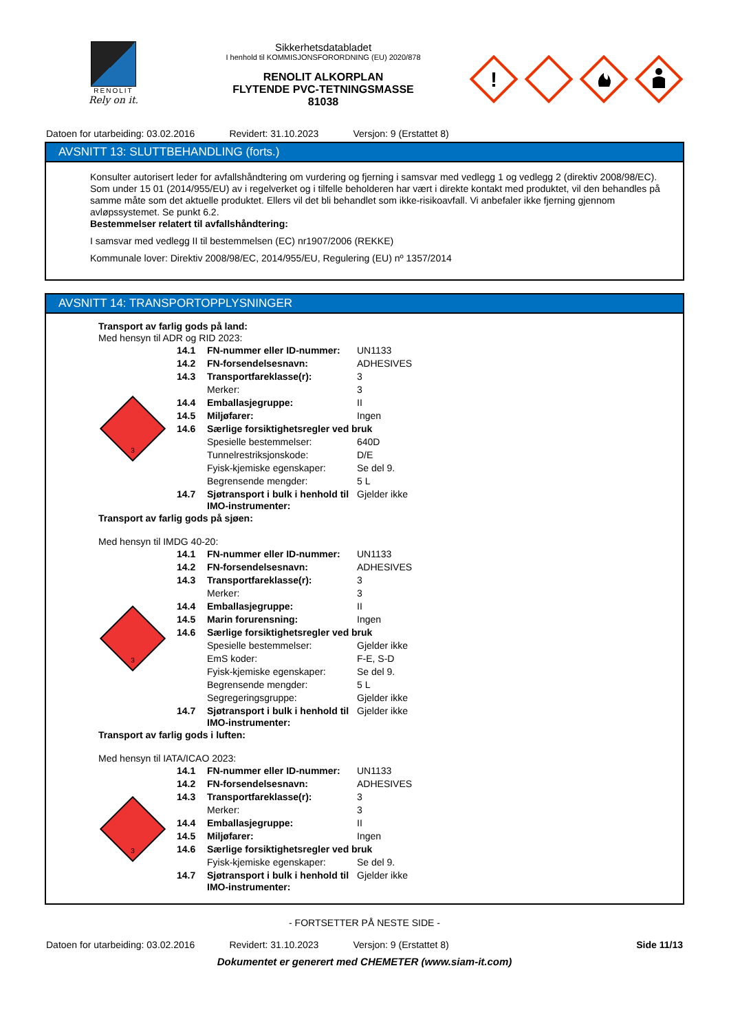RENOLIT
Rely on it.
Sikkerhetsdatabladet
I henhold til KOMMISJONSFORORDNING (EU) 2020/878
RENOLIT ALKORPLAN
FLYTENDE PVC-TETNINGSMASSE
81038
!
Datoen for utarbeiding: 03.02.2016 Revidert: 31.10.2023 Versjon: 9 (Erstattet 8)
AVSNITT 13: SLUTTBEHANDLING (forts.)
Konsulter autorisert leder for avfallshåndtering om vurdering og fjerning i samsvar med vedlegg 1 og vedlegg 2 (direktiv 2008/98/EC). Som under 15 01 (2014/955/EU) av i regelverket og i tilfelle beholderen har vært i direkte kontakt med produktet, vil den behandles på samme måte som det aktuelle produktet. Ellers vil det bli behandlet som ikke-risikoavfall. Vi anbefaler ikke fjerning gjennom avløpssystemet. Se punkt 6.2.
Bestemmelser relatert til avfallshåndtering:
I samsvar med vedlegg II til bestemmelsen (EC) nr1907/2006 (REKKE)
Kommunale lover: Direktiv 2008/98/EC, 2014/955/EU, Regulering (EU) nº 1357/2014
AVSNITT 14: TRANSPORTOPPLYSNINGER
Transport av farlig gods på land:
Med hensyn til ADR og RID 2023:
3
| 14.1 | FN-nummer eller ID-nummer: | UN1133 |
| 14.2 | FN-forsendelsesnavn: | ADHESIVES |
| 14.3 | Transportfareklasse(r): | 3 |
| | Merker: | 3 |
| 14.4 | Emballasjegruppe: | II |
| 14.5 | Miljøfarer: | Ingen |
| 14.6 | Særlige forsiktighetsregler ved bruk | |
| | Spesielle bestemmelser: | 640D |
| | Tunnelrestriksjonskode: | D/E |
| | Fyisk-kjemiske egenskaper: | Se del 9. |
| | Begrensende mengder: | 5 L |
| 14.7 | Sjøtransport i bulk i henhold til IMO-instrumenter: | Gjelder ikke |
Transport av farlig gods på sjøen:
Med hensyn til IMDG 40-20:
3
| 14.1 | FN-nummer eller ID-nummer: | UN1133 |
| 14.2 | FN-forsendelsesnavn: | ADHESIVES |
| 14.3 | Transportfareklasse(r): | 3 |
| | Merker: | 3 |
| 14.4 | Emballasjegruppe: | II |
| 14.5 | Marin forurensning: | Ingen |
| 14.6 | Særlige forsiktighetsregler ved bruk | |
| | Spesielle bestemmelser: | Gjelder ikke |
| | EmS koder: | F-E, S-D |
| | Fyisk-kjemiske egenskaper: | Se del 9. |
| | Begrensende mengder: | 5 L |
| | Segregeringsgruppe: | Gjelder ikke |
| 14.7 | Sjøtransport i bulk i henhold til IMO-instrumenter: | Gjelder ikke |
Transport av farlig gods i luften:
Med hensyn til IATA/ICAO 2023:
3
| 14.1 | FN-nummer eller ID-nummer: | UN1133 |
| 14.2 | FN-forsendelsesnavn: | ADHESIVES |
| 14.3 | Transportfareklasse(r): | 3 |
| | Merker: | 3 |
| 14.4 | Emballasjegruppe: | II |
| 14.5 | Miljøfarer: | Ingen |
| 14.6 | Særlige forsiktighetsregler ved bruk | |
| | Fyisk-kjemiske egenskaper: | Se del 9. |
| 14.7 | Sjøtransport i bulk i henhold til IMO-instrumenter: | Gjelder ikke |
- FORTSETTER PÅ NESTE SIDE -
Datoen for utarbeiding: 03.02.2016 Revidert: 31.10.2023 Versjon: 9 (Erstattet 8) Side 11/13
Dokumentet er generert med CHEMETER (www.siam-it.com)